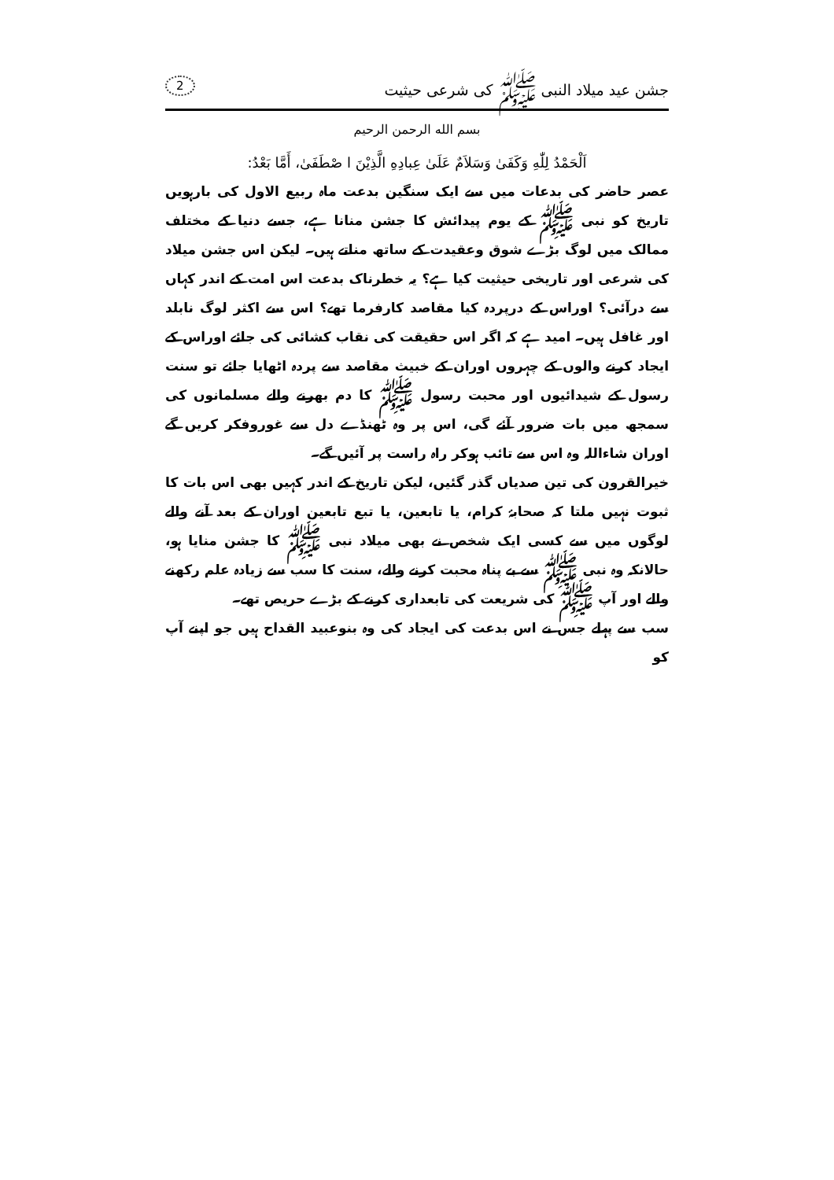جشن عید میلاد النبی ﷺ کی شرعی حیثیت 2
بسم الله الرحمن الرحيم
اَلْحَمْدُ لِلّٰهِ وَكَفَىٰ وَسَلاَمٌ عَلَىٰ عِبادِهِ الَّذِيْنَ ا صْطَفَىٰ، أَمَّا بَعْدُ:
عصر حاضر کی بدعات میں سے ایک سنگین بدعت ماہ ربیع الاول کی بارہویں تاریخ کو نبی ﷺ کے یوم پیدائش کا جشن منانا ہے، جسے دنیا کے مختلف ممالک میں لوگ بڑے شوق وعقیدت کے ساتھ مناتے ہیں۔ لیکن اس جشن میلاد کی شرعی اور تاریخی حیثیت کیا ہے؟ یہ خطرناک بدعت اس امت کے اندر کہاں سے درآئی؟ اوراس کے درپردہ کیا مقاصد کارفرما تھے؟ اس سے اکثر لوگ نابلد اور غافل ہیں۔ امید ہے کہ اگر اس حقیقت کی نقاب کشائی کی جائے اوراس کے ایجاد کرنے والوں کے چہروں اوران کے خبیث مقاصد سے پردہ اٹھایا جائے تو سنت رسول کے شیدائیوں اور محبت رسول ﷺ کا دم بھرنے والے مسلمانوں کی سمجھ میں بات ضرور آئے گی، اس پر وہ ٹھنڈے دل سے غوروفکر کریں گے اوران شاءاللہ وہ اس سے تائب ہوکر راہ راست پر آئیں گے۔
خیرالقرون کی تین صدیاں گذر گئیں، لیکن تاریخ کے اندر کہیں بھی اس بات کا ثبوت نہیں ملتا کہ صحابۂ کرام، یا تابعین، یا تبع تابعین اوران کے بعد آنے والے لوگوں میں سے کسی ایک شخص نے بھی میلاد نبی ﷺ کا جشن منایا ہو، حالانکہ وہ نبی ﷺ سے بے پناہ محبت کرنے والے، سنت کا سب سے زیادہ علم رکھنے والے اور آپ ﷺ کی شریعت کی تابعداری کرنے کے بڑے حریص تھے۔
سب سے پہلے جس نے اس بدعت کی ایجاد کی وہ بنوعبید القداح ہیں جو اپنے آپ کو